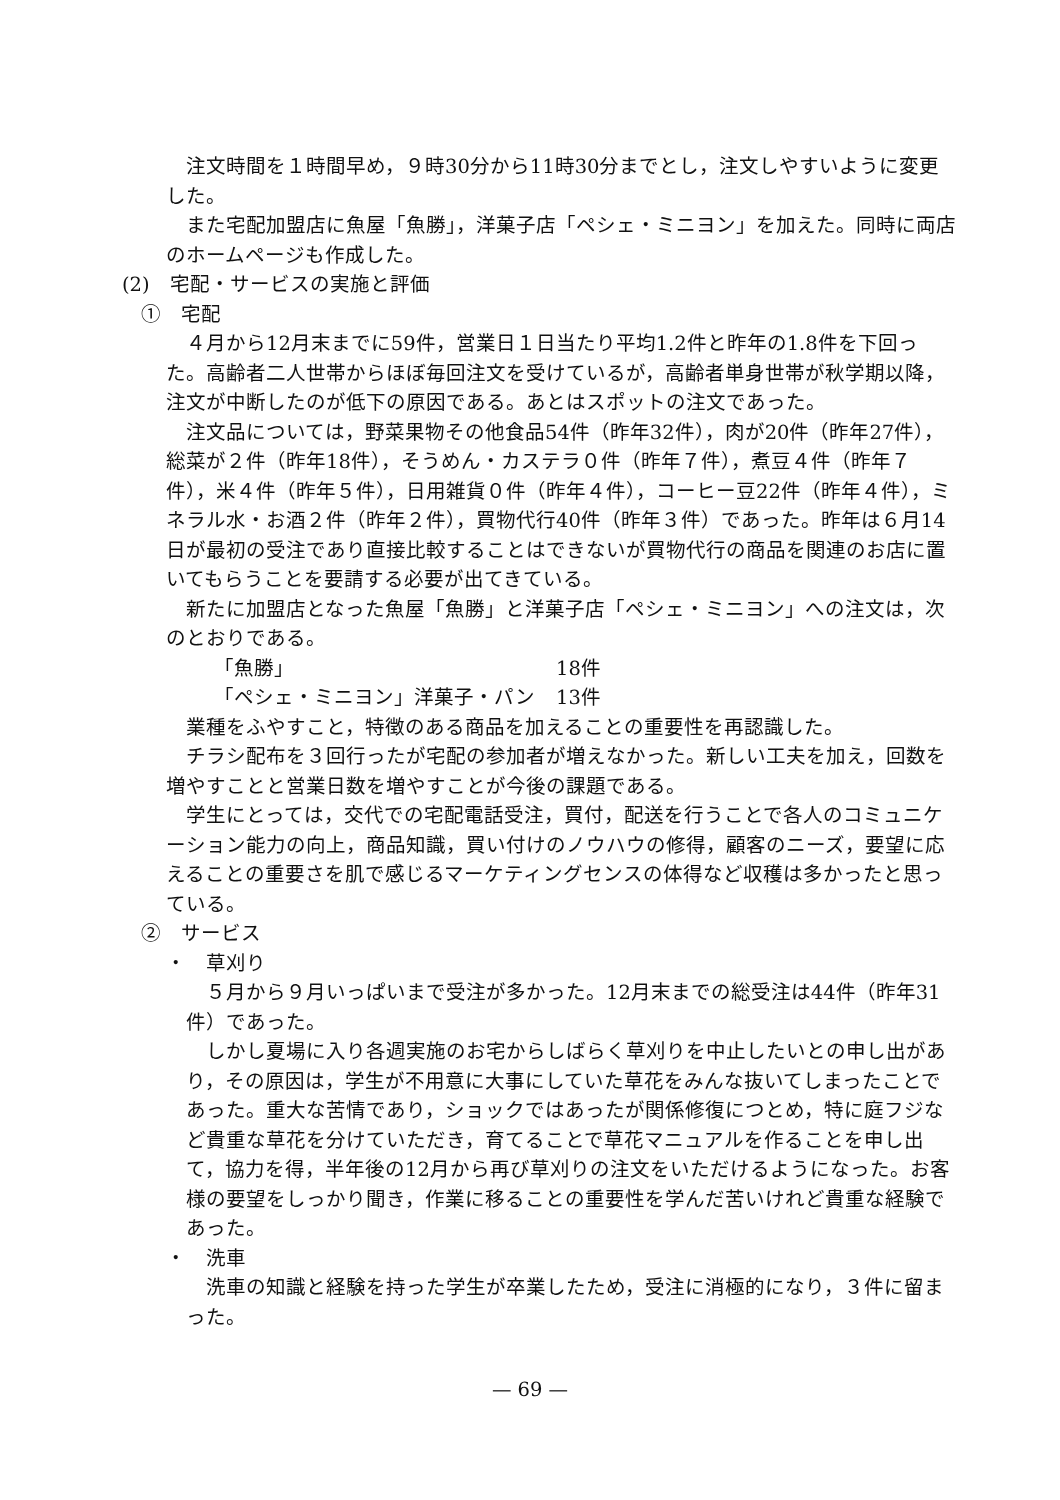注文時間を１時間早め，９時30分から11時30分までとし，注文しやすいように変更した。
また宅配加盟店に魚屋「魚勝」，洋菓子店「ペシェ・ミニヨン」を加えた。同時に両店のホームページも作成した。
(2)　宅配・サービスの実施と評価
①　宅配
４月から12月末までに59件，営業日１日当たり平均1.2件と昨年の1.8件を下回った。高齢者二人世帯からほぼ毎回注文を受けているが，高齢者単身世帯が秋学期以降，注文が中断したのが低下の原因である。あとはスポットの注文であった。
注文品については，野菜果物その他食品54件（昨年32件），肉が20件（昨年27件），総菜が２件（昨年18件），そうめん・カステラ０件（昨年７件），煮豆４件（昨年７件），米４件（昨年５件），日用雑貨０件（昨年４件），コーヒー豆22件（昨年４件），ミネラル水・お酒２件（昨年２件），買物代行40件（昨年３件）であった。昨年は６月14日が最初の受注であり直接比較することはできないが買物代行の商品を関連のお店に置いてもらうことを要請する必要が出てきている。
新たに加盟店となった魚屋「魚勝」と洋菓子店「ペシェ・ミニヨン」への注文は，次のとおりである。
「魚勝」 18件
「ペシェ・ミニヨン」洋菓子・パン 13件
業種をふやすこと，特徴のある商品を加えることの重要性を再認識した。
チラシ配布を３回行ったが宅配の参加者が増えなかった。新しい工夫を加え，回数を増やすことと営業日数を増やすことが今後の課題である。
学生にとっては，交代での宅配電話受注，買付，配送を行うことで各人のコミュニケーション能力の向上，商品知識，買い付けのノウハウの修得，顧客のニーズ，要望に応えることの重要さを肌で感じるマーケティングセンスの体得など収穫は多かったと思っている。
②　サービス
・　草刈り
５月から９月いっぱいまで受注が多かった。12月末までの総受注は44件（昨年31件）であった。
しかし夏場に入り各週実施のお宅からしばらく草刈りを中止したいとの申し出があり，その原因は，学生が不用意に大事にしていた草花をみんな抜いてしまったことであった。重大な苦情であり，ショックではあったが関係修復につとめ，特に庭フジなど貴重な草花を分けていただき，育てることで草花マニュアルを作ることを申し出て，協力を得，半年後の12月から再び草刈りの注文をいただけるようになった。お客様の要望をしっかり聞き，作業に移ることの重要性を学んだ苦いけれど貴重な経験であった。
・　洗車
洗車の知識と経験を持った学生が卒業したため，受注に消極的になり，３件に留まった。
— 69 —